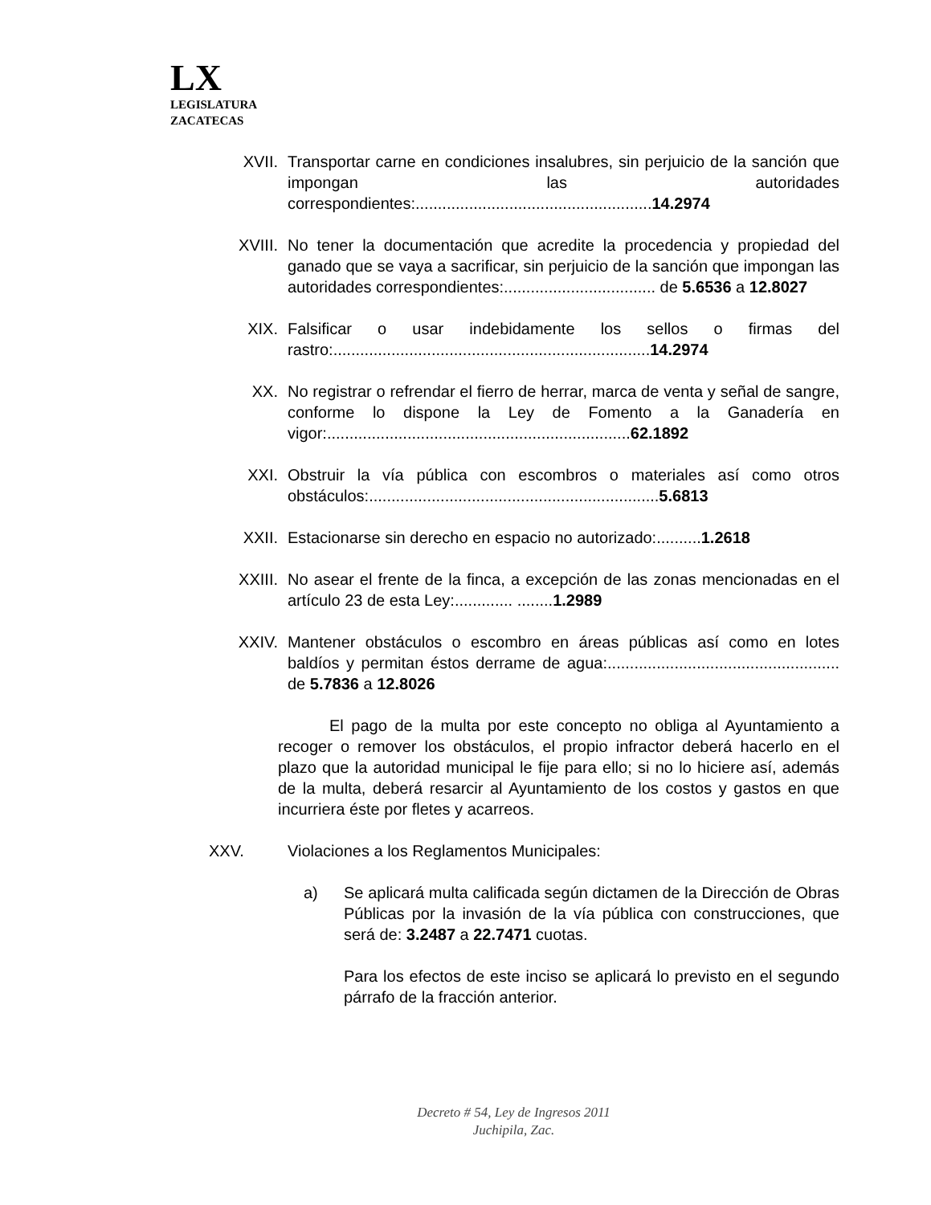LX
LEGISLATURA
ZACATECAS
XVII. Transportar carne en condiciones insalubres, sin perjuicio de la sanción que impongan las autoridades correspondientes:.....................................................14.2974
XVIII. No tener la documentación que acredite la procedencia y propiedad del ganado que se vaya a sacrificar, sin perjuicio de la sanción que impongan las autoridades correspondientes:.................................. de 5.6536 a 12.8027
XIX. Falsificar o usar indebidamente los sellos o firmas del rastro:.......................................................................14.2974
XX. No registrar o refrendar el fierro de herrar, marca de venta y señal de sangre, conforme lo dispone la Ley de Fomento a la Ganadería en vigor:....................................................................62.1892
XXI. Obstruir la vía pública con escombros o materiales así como otros obstáculos:.................................................................5.6813
XXII. Estacionarse sin derecho en espacio no autorizado:..........1.2618
XXIII. No asear el frente de la finca, a excepción de las zonas mencionadas en el artículo 23 de esta Ley:............. ........1.2989
XXIV. Mantener obstáculos o escombro en áreas públicas así como en lotes baldíos y permitan éstos derrame de agua:.................................................... de 5.7836 a 12.8026
El pago de la multa por este concepto no obliga al Ayuntamiento a recoger o remover los obstáculos, el propio infractor deberá hacerlo en el plazo que la autoridad municipal le fije para ello; si no lo hiciere así, además de la multa, deberá resarcir al Ayuntamiento de los costos y gastos en que incurriera éste por fletes y acarreos.
XXV. Violaciones a los Reglamentos Municipales:
a) Se aplicará multa calificada según dictamen de la Dirección de Obras Públicas por la invasión de la vía pública con construcciones, que será de: 3.2487 a 22.7471 cuotas.
Para los efectos de este inciso se aplicará lo previsto en el segundo párrafo de la fracción anterior.
Decreto # 54, Ley de Ingresos 2011
Juchipila, Zac.